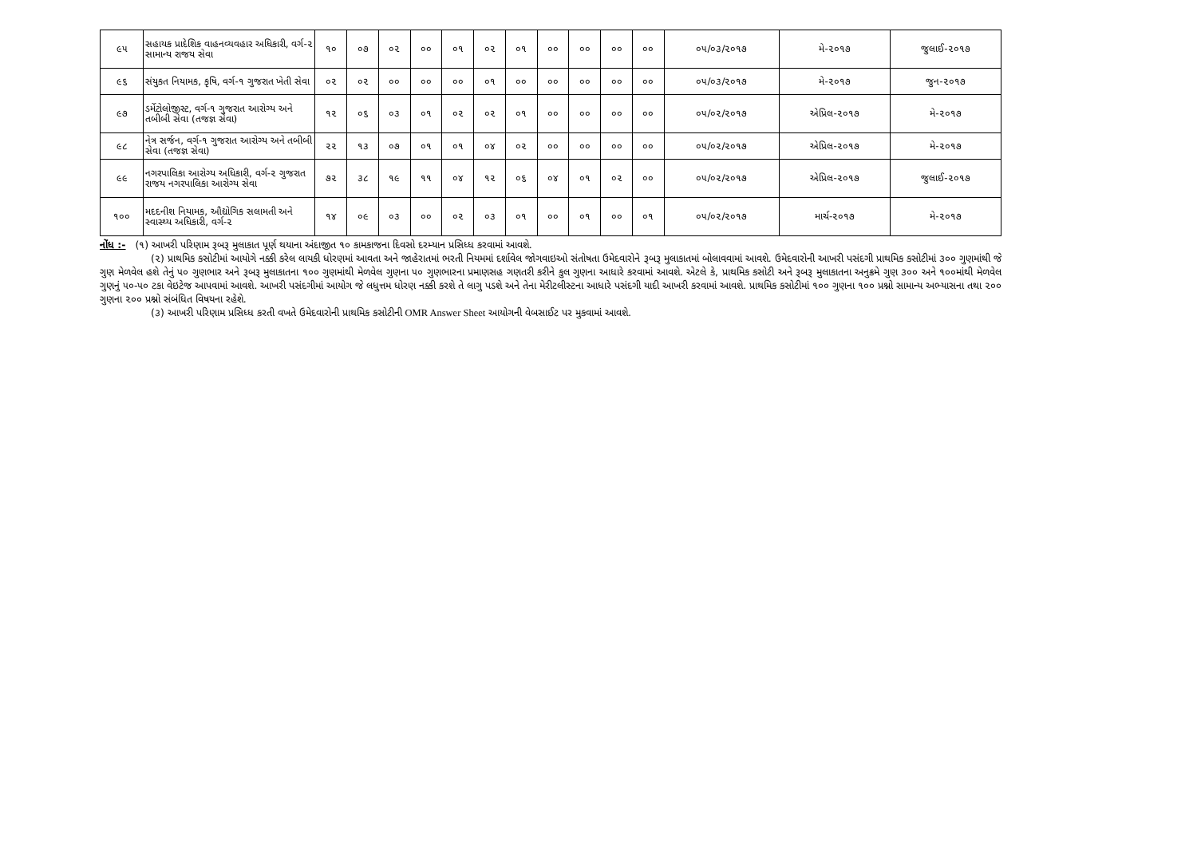| ૯૫ | સહાયક પ્રાદેશિક વાહનવ્યવહાર અધિકારી, વર્ગ-૨ સામાન્ય રાજય સેવા | ૧૦ | ૦૭ | ૦૨ | ૦૦ | ૦૧ | ૦૨ | ૦૧ | ૦૦ | ૦૦ | ૦૦ | ૦૦ | ૦૫/૦૩/૨૦૧૭ | મે-૨૦૧૭ | જુલાઈ-૨૦૧૭ |
| ૯૬ | સંયુકત નિયામક, કૃષિ, વર્ગ-૧ ગુજરાત ખેતી સેવા | ૦૨ | ૦૨ | ૦૦ | ૦૦ | ૦૦ | ૦૧ | ૦૦ | ૦૦ | ૦૦ | ૦૦ | ૦૦ | ૦૫/૦૩/૨૦૧૭ | મે-૨૦૧૭ | જુન-૨૦૧૭ |
| ૯૭ | ડર્મેટોલોજીસ્ટ, વર્ગ-૧ ગુજરાત આરોગ્ય અને તબીબી સેવા (તજજ્ઞ સેવા) | ૧૨ | ૦૬ | ૦૩ | ૦૧ | ૦૨ | ૦૨ | ૦૧ | ૦૦ | ૦૦ | ૦૦ | ૦૦ | ૦૫/૦૨/૨૦૧૭ | એપ્રિલ-૨૦૧૭ | મે-૨૦૧૭ |
| ૯૮ | નેત્ર સર્જન, વર્ગ-૧ ગુજરાત આરોગ્ય અને તબીબી સેવા (તજજ્ઞ સેવા) | ૨૨ | ૧૩ | ૦૭ | ૦૧ | ૦૧ | ૦૪ | ૦૨ | ૦૦ | ૦૦ | ૦૦ | ૦૦ | ૦૫/૦૨/૨૦૧૭ | એપ્રિલ-૨૦૧૭ | મે-૨૦૧૭ |
| ૯૯ | નગરપાલિકા આરોગ્ય અધિકારી, વર્ગ-૨ ગુજરાત રાજય નગરપાલિકા આરોગ્ય સેવા | ૭૨ | ૩૮ | ૧૯ | ૧૧ | ૦૪ | ૧૨ | ૦૬ | ૦૪ | ૦૧ | ૦૨ | ૦૦ | ૦૫/૦૨/૨૦૧૭ | એપ્રિલ-૨૦૧૭ | જુલાઈ-૨૦૧૭ |
| ૧૦૦ | મદદનીશ નિયામક, ઔદ્યોગિક સલામતી અને સ્વાસ્થ્ય અધિકારી, વર્ગ-૨ | ૧૪ | ૦૯ | ૦૩ | ૦૦ | ૦૨ | ૦૩ | ૦૧ | ૦૦ | ૦૧ | ૦૦ | ૦૧ | ૦૫/૦૨/૨૦૧૭ | માર્ચ-૨૦૧૭ | મે-૨૦૧૭ |
નોંધ :- (૧) આખરી પરિણામ રૂબરૂ મુલાકાત પૂર્ણ થયાના અંદાજીત ૧૦ કામકાજના દિવસો દરમ્યાન પ્રસિધ્ધ કરવામાં આવશે.
(૨) પ્રાથમિક કસોટીમાં આયોગે નક્કી કરેલ લાયકી ધોરણમાં આવતા અને જાહેરાતમાં ભરતી નિયમમાં દર્શાવેલ જોગવાઇઓ સંતોષતા ઉમેદવારોને રૂબરૂ મુલાકાતમાં બોલાવવામાં આવશે. ઉમેદવારોની આખરી પસંદગી પ્રાથમિક કસોટીમાં ૩૦૦ ગુણમાંથી જે ગુણ મેળવેલ હશે તેનું ૫૦ ગુણભાર અને રૂબરૂ મુલાકાતના ૧૦૦ ગુણમાંથી મેળવેલ ગુણના ૫૦ ગુણભારના પ્રમાણસહ ગણતરી કરીને કુલ ગુણના આધારે કરવામાં આવશે. એટલે કે, પ્રાથમિક કસોટી અને રૂબરૂ મુલાકાતના અનુક્રમે ગુણ ૩૦૦ અને ૧૦૦માંથી મેળવેલ ગુણનું ૫૦-૫૦ ટકા વેઇટેજ આપવામાં આવશે. આખરી પસંદગીમાં આયોગ જે લધુત્તમ ધોરણ નક્કી કરશે તે લાગુ પડશે અને તેના મેરીટલીસ્ટના આધારે પસંદગી યાદી આખરી કરવામાં આવશે. પ્રાથમિક કસોટીમાં ૧૦૦ ગુણના ૧૦૦ પ્રશ્નો સામાન્ય અભ્યાસના તથા ૨૦૦ ગુણના ૨૦૦ પ્રશ્નો સંબંધિત વિષયના રહેશે.
(૩) આખરી પરિણામ પ્રસિધ્ધ કરતી વખતે ઉમેદવારોની પ્રાથમિક કસોટીની OMR Answer Sheet આયોગની વેબસાઈટ પર મુકવામાં આવશે.